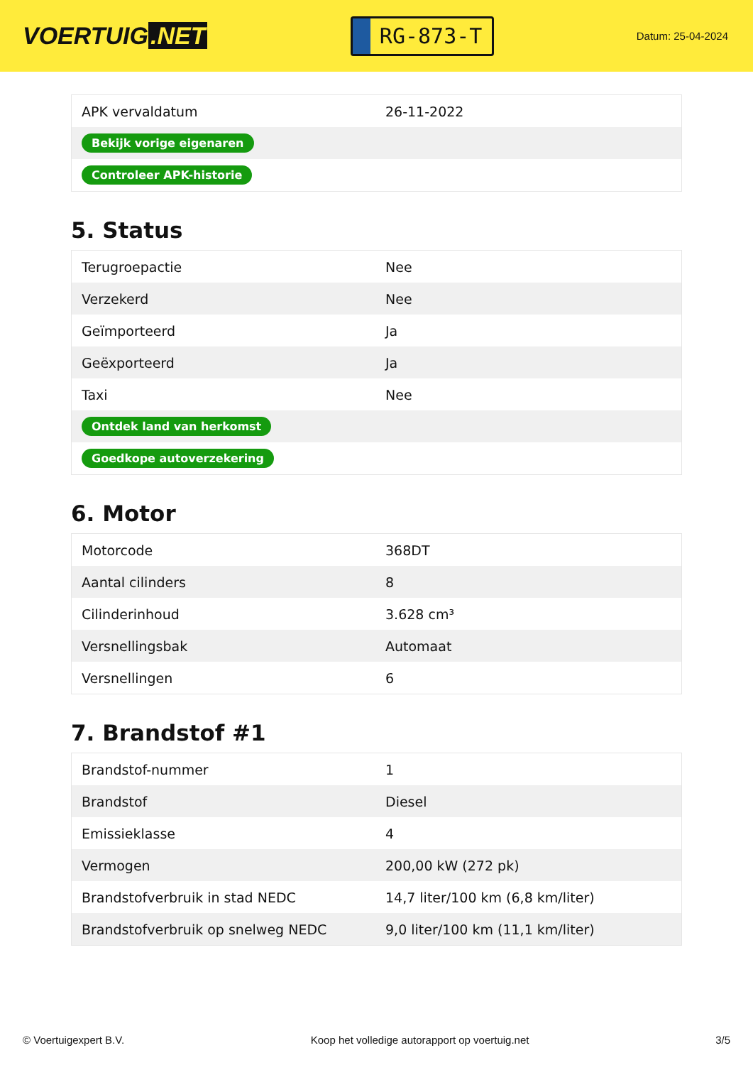VOERTUIG.NET
RG-873-T
Datum: 25-04-2024
| APK vervaldatum | 26-11-2022 |
| Bekijk vorige eigenaren | |
| Controleer APK-historie | |
5. Status
| Terugroepactie | Nee |
| Verzekerd | Nee |
| Geïmporteerd | Ja |
| Geëxporteerd | Ja |
| Taxi | Nee |
| Ontdek land van herkomst | |
| Goedkope autoverzekering | |
6. Motor
| Motorcode | 368DT |
| Aantal cilinders | 8 |
| Cilinderinhoud | 3.628 cm³ |
| Versnellingsbak | Automaat |
| Versnellingen | 6 |
7. Brandstof #1
| Brandstof-nummer | 1 |
| Brandstof | Diesel |
| Emissieklasse | 4 |
| Vermogen | 200,00 kW (272 pk) |
| Brandstofverbruik in stad NEDC | 14,7 liter/100 km (6,8 km/liter) |
| Brandstofverbruik op snelweg NEDC | 9,0 liter/100 km (11,1 km/liter) |
© Voertuigexpert B.V. Koop het volledige autorapport op voertuig.net 3/5